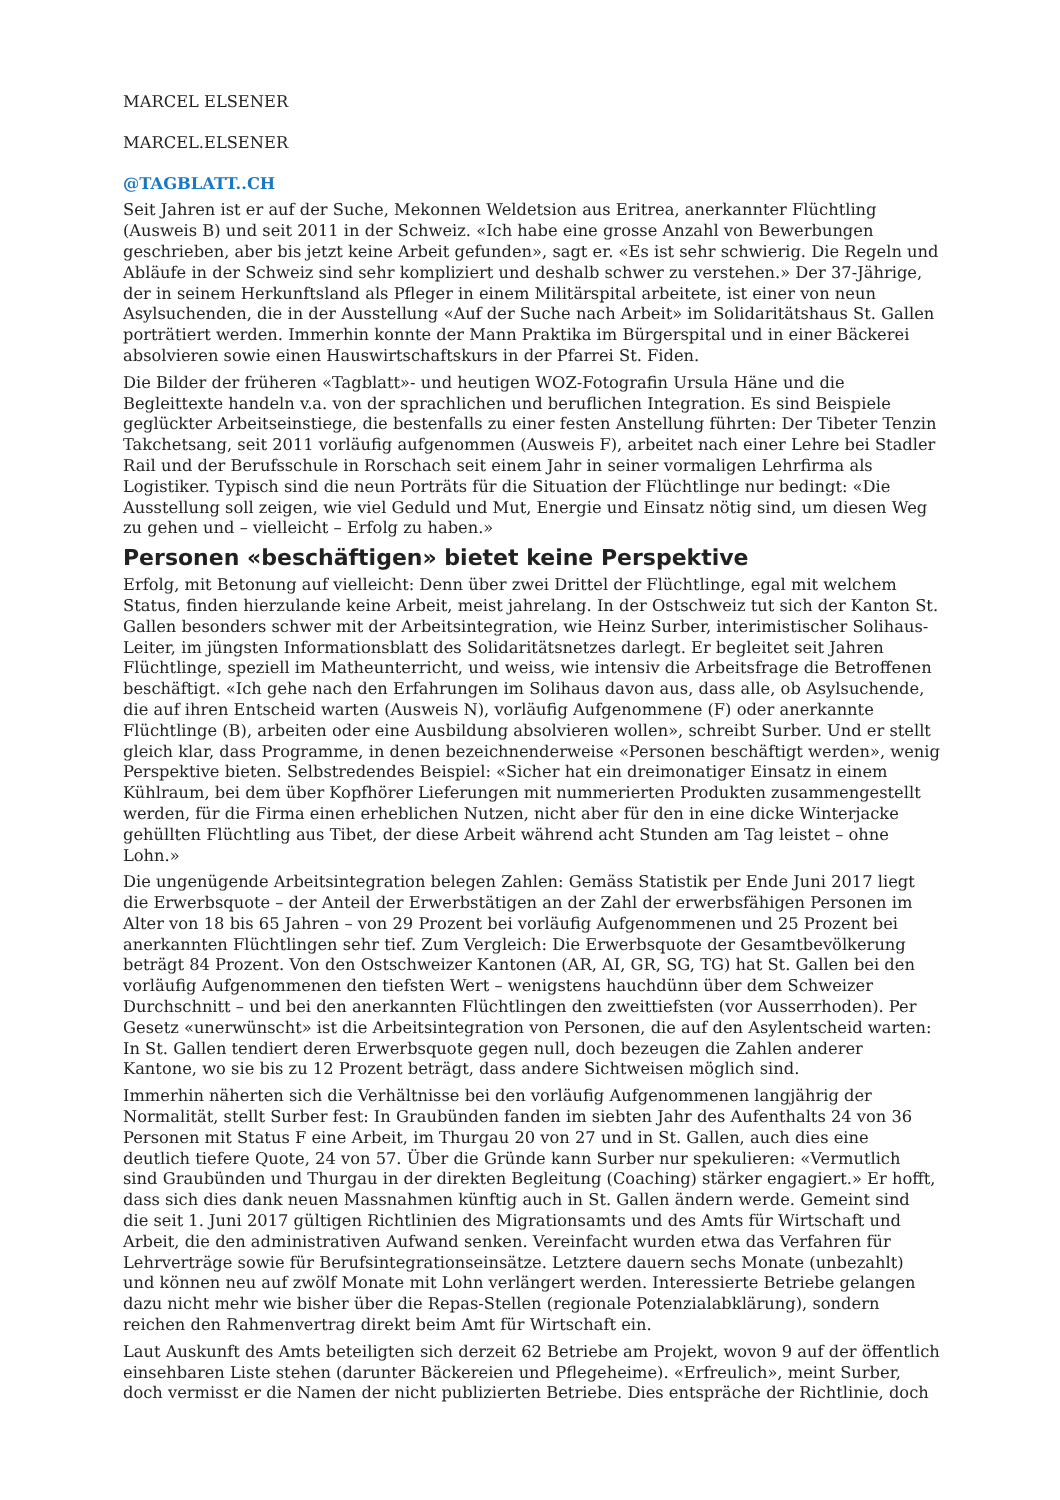MARCEL ELSENER
MARCEL.ELSENER
@TAGBLATT..CH
Seit Jahren ist er auf der Suche, Mekonnen Weldetsion aus Eritrea, anerkannter Flüchtling (Ausweis B) und seit 2011 in der Schweiz. «Ich habe eine grosse Anzahl von Bewerbungen geschrieben, aber bis jetzt keine Arbeit gefunden», sagt er. «Es ist sehr schwierig. Die Regeln und Abläufe in der Schweiz sind sehr kompliziert und deshalb schwer zu verstehen.» Der 37-Jährige, der in seinem Herkunftsland als Pfleger in einem Militärspital arbeitete, ist einer von neun Asylsuchenden, die in der Ausstellung «Auf der Suche nach Arbeit» im Solidaritätshaus St. Gallen porträtiert werden. Immerhin konnte der Mann Praktika im Bürgerspital und in einer Bäckerei absolvieren sowie einen Hauswirtschaftskurs in der Pfarrei St. Fiden.
Die Bilder der früheren «Tagblatt»- und heutigen WOZ-Fotografin Ursula Häne und die Begleittexte handeln v.a. von der sprachlichen und beruflichen Integration. Es sind Beispiele geglückter Arbeitseinstiege, die bestenfalls zu einer festen Anstellung führten: Der Tibeter Tenzin Takchetsang, seit 2011 vorläufig aufgenommen (Ausweis F), arbeitet nach einer Lehre bei Stadler Rail und der Berufsschule in Rorschach seit einem Jahr in seiner vormaligen Lehrfirma als Logistiker. Typisch sind die neun Porträts für die Situation der Flüchtlinge nur bedingt: «Die Ausstellung soll zeigen, wie viel Geduld und Mut, Energie und Einsatz nötig sind, um diesen Weg zu gehen und – vielleicht – Erfolg zu haben.»
Personen «beschäftigen» bietet keine Perspektive
Erfolg, mit Betonung auf vielleicht: Denn über zwei Drittel der Flüchtlinge, egal mit welchem Status, finden hierzulande keine Arbeit, meist jahrelang. In der Ostschweiz tut sich der Kanton St. Gallen besonders schwer mit der Arbeitsintegration, wie Heinz Surber, interimistischer Solihaus-Leiter, im jüngsten Informationsblatt des Solidaritätsnetzes darlegt. Er begleitet seit Jahren Flüchtlinge, speziell im Matheunterricht, und weiss, wie intensiv die Arbeitsfrage die Betroffenen beschäftigt. «Ich gehe nach den Erfahrungen im Solihaus davon aus, dass alle, ob Asylsuchende, die auf ihren Entscheid warten (Ausweis N), vorläufig Aufgenommene (F) oder anerkannte Flüchtlinge (B), arbeiten oder eine Ausbildung absolvieren wollen», schreibt Surber. Und er stellt gleich klar, dass Programme, in denen bezeichnenderweise «Personen beschäftigt werden», wenig Perspektive bieten. Selbstredendes Beispiel: «Sicher hat ein dreimonatiger Einsatz in einem Kühlraum, bei dem über Kopfhörer Lieferungen mit nummerierten Produkten zusammengestellt werden, für die Firma einen erheblichen Nutzen, nicht aber für den in eine dicke Winterjacke gehüllten Flüchtling aus Tibet, der diese Arbeit während acht Stunden am Tag leistet – ohne Lohn.»
Die ungenügende Arbeitsintegration belegen Zahlen: Gemäss Statistik per Ende Juni 2017 liegt die Erwerbsquote – der Anteil der Erwerbstätigen an der Zahl der erwerbsfähigen Personen im Alter von 18 bis 65 Jahren – von 29 Prozent bei vorläufig Aufgenommenen und 25 Prozent bei anerkannten Flüchtlingen sehr tief. Zum Vergleich: Die Erwerbsquote der Gesamtbevölkerung beträgt 84 Prozent. Von den Ostschweizer Kantonen (AR, AI, GR, SG, TG) hat St. Gallen bei den vorläufig Aufgenommenen den tiefsten Wert – wenigstens hauchdünn über dem Schweizer Durchschnitt – und bei den anerkannten Flüchtlingen den zweittiefsten (vor Ausserrhoden). Per Gesetz «unerwünscht» ist die Arbeitsintegration von Personen, die auf den Asylentscheid warten: In St. Gallen tendiert deren Erwerbsquote gegen null, doch bezeugen die Zahlen anderer Kantone, wo sie bis zu 12 Prozent beträgt, dass andere Sichtweisen möglich sind.
Immerhin näherten sich die Verhältnisse bei den vorläufig Aufgenommenen langjährig der Normalität, stellt Surber fest: In Graubünden fanden im siebten Jahr des Aufenthalts 24 von 36 Personen mit Status F eine Arbeit, im Thurgau 20 von 27 und in St. Gallen, auch dies eine deutlich tiefere Quote, 24 von 57. Über die Gründe kann Surber nur spekulieren: «Vermutlich sind Graubünden und Thurgau in der direkten Begleitung (Coaching) stärker engagiert.» Er hofft, dass sich dies dank neuen Massnahmen künftig auch in St. Gallen ändern werde. Gemeint sind die seit 1. Juni 2017 gültigen Richtlinien des Migrationsamts und des Amts für Wirtschaft und Arbeit, die den administrativen Aufwand senken. Vereinfacht wurden etwa das Verfahren für Lehrverträge sowie für Berufsintegrationseinsätze. Letztere dauern sechs Monate (unbezahlt) und können neu auf zwölf Monate mit Lohn verlängert werden. Interessierte Betriebe gelangen dazu nicht mehr wie bisher über die Repas-Stellen (regionale Potenzialabklärung), sondern reichen den Rahmenvertrag direkt beim Amt für Wirtschaft ein.
Laut Auskunft des Amts beteiligten sich derzeit 62 Betriebe am Projekt, wovon 9 auf der öffentlich einsehbaren Liste stehen (darunter Bäckereien und Pflegeheime). «Erfreulich», meint Surber, doch vermisst er die Namen der nicht publizierten Betriebe. Dies entspräche der Richtlinie, doch